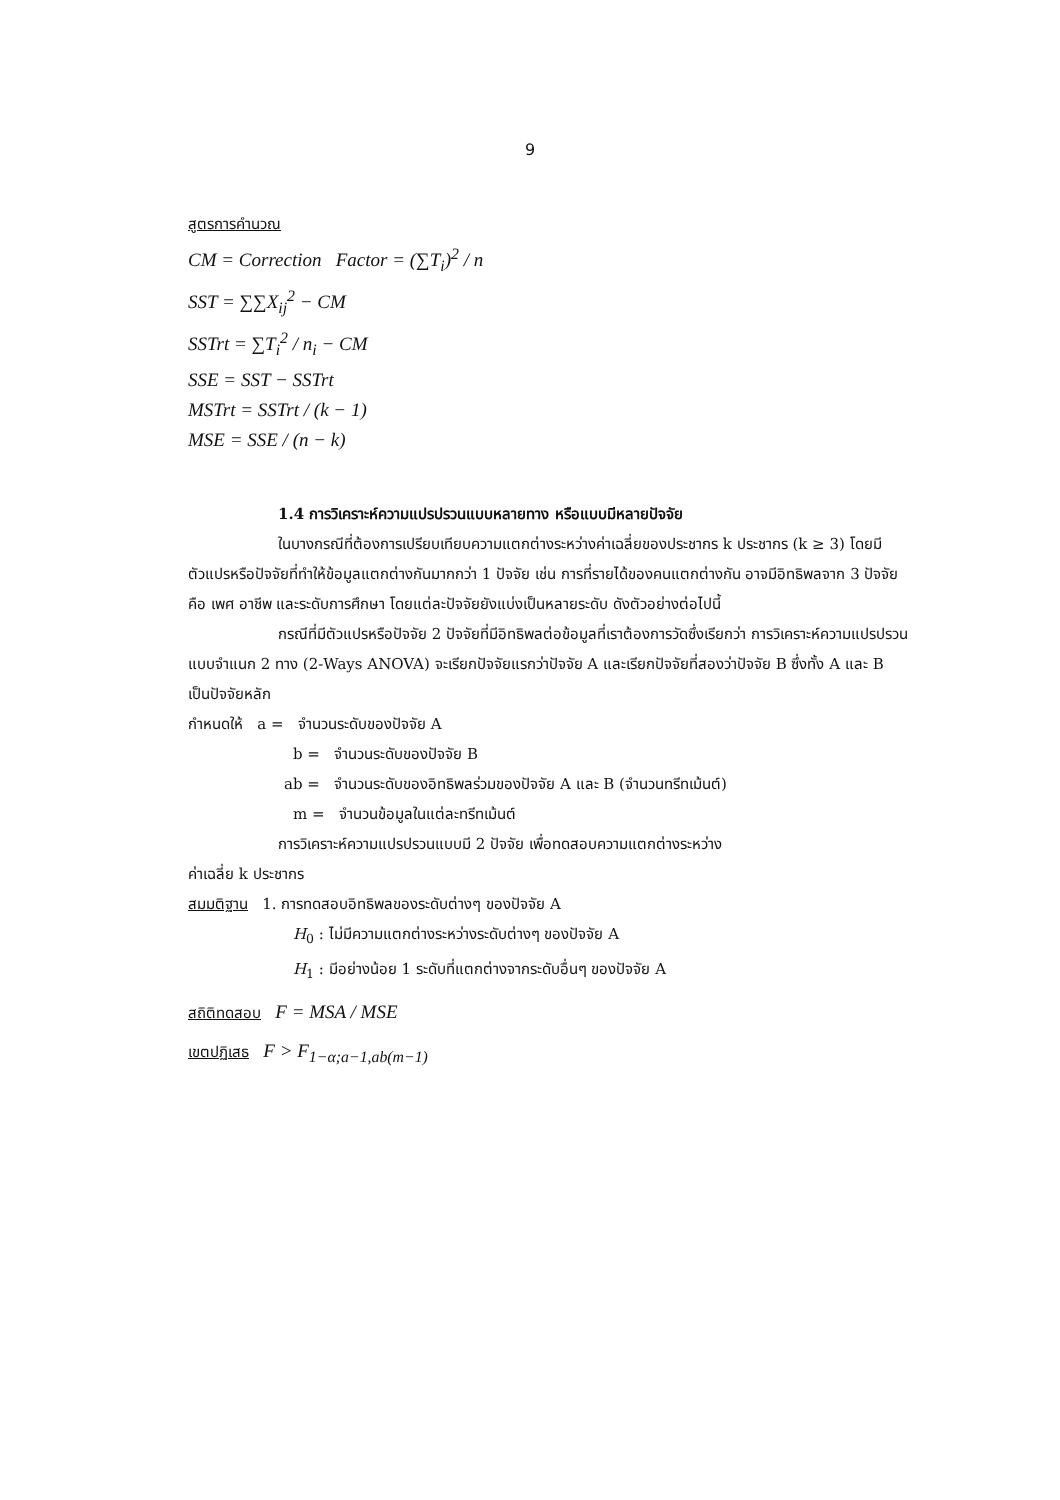9
สูตรการคำนวณ
CM = Correction Factor = (∑T<sub>i</sub>)<sup>2</sup> / n
SST = ∑∑X<sub>ij</sub><sup>2</sup> − CM
SSTrt = ∑T<sub>i</sub><sup>2</sup> / n<sub>i</sub> − CM
SSE = SST − SSTrt
MSTrt = SSTrt / (k − 1)
MSE = SSE / (n − k)
1.4 การวิเคราะห์ความแปรปรวนแบบหลายทาง หรือแบบมีหลายปัจจัย
ในบางกรณีที่ต้องการเปรียบเทียบความแตกต่างระหว่างค่าเฉลี่ยของประชากร k ประชากร (k ≥ 3) โดยมีตัวแปรหรือปัจจัยที่ทำให้ข้อมูลแตกต่างกันมากกว่า 1 ปัจจัย เช่น การที่รายได้ของคนแตกต่างกัน อาจมีอิทธิพลจาก 3 ปัจจัย คือ เพศ อาชีพ และระดับการศึกษา โดยแต่ละปัจจัยยังแบ่งเป็นหลายระดับ ดังตัวอย่างต่อไปนี้
กรณีที่มีตัวแปรหรือปัจจัย 2 ปัจจัยที่มีอิทธิพลต่อข้อมูลที่เราต้องการวัดซึ่งเรียกว่า การวิเคราะห์ความแปรปรวนแบบจำแนก 2 ทาง (2-Ways ANOVA) จะเรียกปัจจัยแรกว่าปัจจัย A และเรียกปัจจัยที่สองว่าปัจจัย B ซึ่งทั้ง A และ B เป็นปัจจัยหลัก
กำหนดให้ a = จำนวนระดับของปัจจัย A
b = จำนวนระดับของปัจจัย B
ab = จำนวนระดับของอิทธิพลร่วมของปัจจัย A และ B (จำนวนทรีทเม้นต์)
m = จำนวนข้อมูลในแต่ละทรีทเม้นต์
การวิเคราะห์ความแปรปรวนแบบมี 2 ปัจจัย เพื่อทดสอบความแตกต่างระหว่าง
ค่าเฉลี่ย k ประชากร
สมมติฐาน 1. การทดสอบอิทธิพลของระดับต่างๆ ของปัจจัย A
H<sub>0</sub> : ไม่มีความแตกต่างระหว่างระดับต่างๆ ของปัจจัย A
H<sub>1</sub> : มีอย่างน้อย 1 ระดับที่แตกต่างจากระดับอื่นๆ ของปัจจัย A
สถิติทดสอบ F = MSA / MSE
เขตปฏิเสธ F > F<sub>1−α;a−1,ab(m−1)</sub>